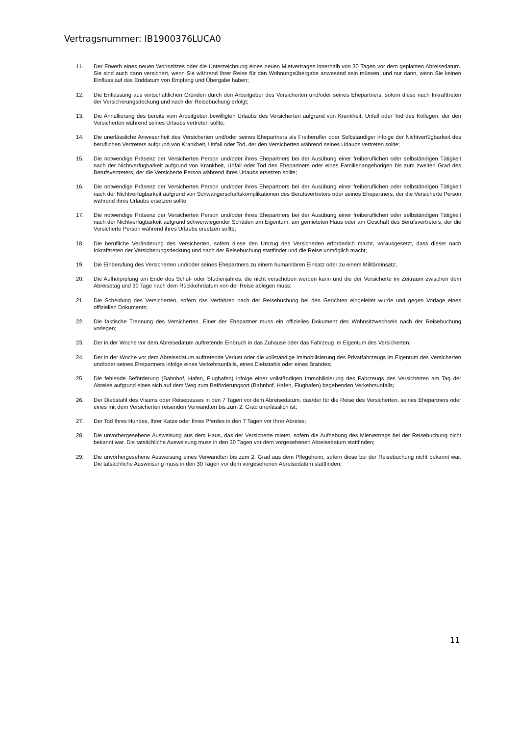Vertragsnummer: IB1900376LUCA0
11. Der Erwerb eines neuen Wohnsitzes oder die Unterzeichnung eines neuen Mietvertrages innerhalb von 30 Tagen vor dem geplanten Abreisedatum. Sie sind auch dann versichert, wenn Sie während Ihrer Reise für den Wohnungsübergabe anwesend sein müssen, und nur dann, wenn Sie keinen Einfluss auf das Enddatum von Empfang und Übergabe haben;
12. Die Entlassung aus wirtschaftlichen Gründen durch den Arbeitgeber des Versicherten und/oder seines Ehepartners, sofern diese nach Inkrafttreten der Versicherungsdeckung und nach der Reisebuchung erfolgt;
13. Die Annullierung des bereits vom Arbeitgeber bewilligten Urlaubs des Versicherten aufgrund von Krankheit, Unfall oder Tod des Kollegen, der den Versicherten während seines Urlaubs vertreten sollte;
14. Die unerlässliche Anwesenheit des Versicherten und/oder seines Ehepartners als Freiberufler oder Selbständiger infolge der Nichtverfügbarkeit des beruflichen Vertreters aufgrund von Krankheit, Unfall oder Tod, der den Versicherten während seines Urlaubs vertreten sollte;
15. Die notwendige Präsenz der Versicherten Person und/oder ihres Ehepartners bei der Ausübung einer freiberuflichen oder selbständigen Tätigkeit nach der Nichtverfügbarkeit aufgrund von Krankheit, Unfall oder Tod des Ehepartners oder eines Familienangehörigen bis zum zweiten Grad des Berufsvertreters, der die Versicherte Person während ihres Urlaubs ersetzen sollte;
16. Die notwendige Präsenz der Versicherten Person und/oder ihres Ehepartners bei der Ausübung einer freiberuflichen oder selbständigen Tätigkeit nach der Nichtverfügbarkeit aufgrund von Schwangerschaftskomplikationen des Berufsvertreters oder seines Ehepartners, der die Versicherte Person während ihres Urlaubs ersetzen sollte;
17. Die notwendige Präsenz der Versicherten Person und/oder ihres Ehepartners bei der Ausübung einer freiberuflichen oder selbständigen Tätigkeit nach der Nichtverfügbarkeit aufgrund schwerwiegender Schäden am Eigentum, am gemieteten Haus oder am Geschäft des Berufsvertreters, der die Versicherte Person während ihres Urlaubs ersetzen sollte;
18. Die berufliche Veränderung des Versicherten, sofern diese den Umzug des Versicherten erforderlich macht, vorausgesetzt, dass dieser nach Inkrafttreten der Versicherungsdeckung und nach der Reisebuchung stattfindet und die Reise unmöglich macht;
19. Die Einberufung des Versicherten und/oder seines Ehepartners zu einem humanitären Einsatz oder zu einem Militäreinsatz;
20. Die Aufholprüfung am Ende des Schul- oder Studienjahres, die nicht verschoben werden kann und die der Versicherte im Zeitraum zwischen dem Abreisetag und 30 Tage nach dem Rückkehrdatum von der Reise ablegen muss;
21. Die Scheidung des Versicherten, sofern das Verfahren nach der Reisebuchung bei den Gerichten eingeleitet wurde und gegen Vorlage eines offiziellen Dokuments;
22. Die faktische Trennung des Versicherten. Einer der Ehepartner muss ein offizielles Dokument des Wohnsitzwechsels nach der Reisebuchung vorlegen;
23. Der in der Woche vor dem Abreisedatum auftretende Einbruch in das Zuhause oder das Fahrzeug im Eigentum des Versicherten;
24. Der in der Woche vor dem Abreisedatum auftretende Verlust oder die vollständige Immobilisierung des Privatfahrzeugs im Eigentum des Versicherten und/oder seines Ehepartners infolge eines Verkehrsunfalls, eines Diebstahls oder eines Brandes;
25. Die fehlende Beförderung (Bahnhof, Hafen, Flughafen) infolge einer vollständigen Immobilisierung des Fahrzeugs des Versicherten am Tag der Abreise aufgrund eines sich auf dem Weg zum Beförderungsort (Bahnhof, Hafen, Flughafen) begebenden Verkehrsunfalls;
26. Der Diebstahl des Visums oder Reisepasses in den 7 Tagen vor dem Abreisedatum, das/der für die Reise des Versicherten, seines Ehepartners oder eines mit dem Versicherten reisenden Verwandten bis zum 2. Grad unerlässlich ist;
27. Der Tod Ihres Hundes, Ihrer Katze oder Ihres Pferdes in den 7 Tagen vor Ihrer Abreise;
28. Die unvorhergesehene Ausweisung aus dem Haus, das der Versicherte mietet, sofern die Aufhebung des Mietvertrags bei der Reisebuchung nicht bekannt war. Die tatsächliche Ausweisung muss in den 30 Tagen vor dem vorgesehenen Abreisedatum stattfinden;
29. Die unvorhergesehene Ausweisung eines Verwandten bis zum 2. Grad aus dem Pflegeheim, sofern diese bei der Reisebuchung nicht bekannt war. Die tatsächliche Ausweisung muss in den 30 Tagen vor dem vorgesehenen Abreisedatum stattfinden;
11